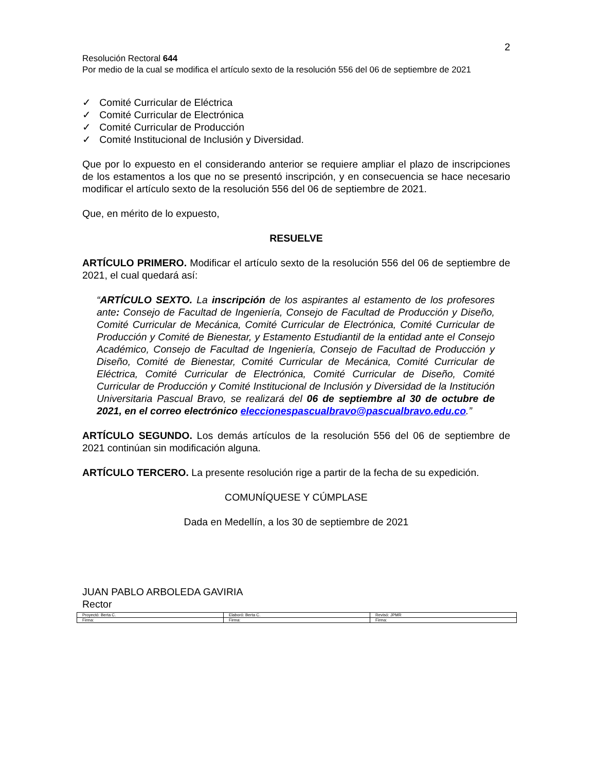2
Resolución Rectoral 644
Por medio de la cual se modifica el artículo sexto de la resolución 556 del 06 de septiembre de 2021
✓ Comité Curricular de Eléctrica
✓ Comité Curricular de Electrónica
✓ Comité Curricular de Producción
✓ Comité Institucional de Inclusión y Diversidad.
Que por lo expuesto en el considerando anterior se requiere ampliar el plazo de inscripciones de los estamentos a los que no se presentó inscripción, y en consecuencia se hace necesario modificar el artículo sexto de la resolución 556 del 06 de septiembre de 2021.
Que, en mérito de lo expuesto,
RESUELVE
ARTÍCULO PRIMERO. Modificar el artículo sexto de la resolución 556 del 06 de septiembre de 2021, el cual quedará así:
“ARTÍCULO SEXTO. La inscripción de los aspirantes al estamento de los profesores ante: Consejo de Facultad de Ingeniería, Consejo de Facultad de Producción y Diseño, Comité Curricular de Mecánica, Comité Curricular de Electrónica, Comité Curricular de Producción y Comité de Bienestar, y Estamento Estudiantil de la entidad ante el Consejo Académico, Consejo de Facultad de Ingeniería, Consejo de Facultad de Producción y Diseño, Comité de Bienestar, Comité Curricular de Mecánica, Comité Curricular de Eléctrica, Comité Curricular de Electrónica, Comité Curricular de Diseño, Comité Curricular de Producción y Comité Institucional de Inclusión y Diversidad de la Institución Universitaria Pascual Bravo, se realizará del 06 de septiembre al 30 de octubre de 2021, en el correo electrónico eleccionespascualbravo@pascualbravo.edu.co.”
ARTÍCULO SEGUNDO. Los demás artículos de la resolución 556 del 06 de septiembre de 2021 continúan sin modificación alguna.
ARTÍCULO TERCERO. La presente resolución rige a partir de la fecha de su expedición.
COMUNÍQUESE Y CÚMPLASE
Dada en Medellín, a los 30 de septiembre de 2021
JUAN PABLO ARBOLEDA GAVIRIA
Rector
| Proyectó: Berta C. | Elaboró: Berta C. | Revisó: JPMR |
| Firma: | Firma: | Firma: |